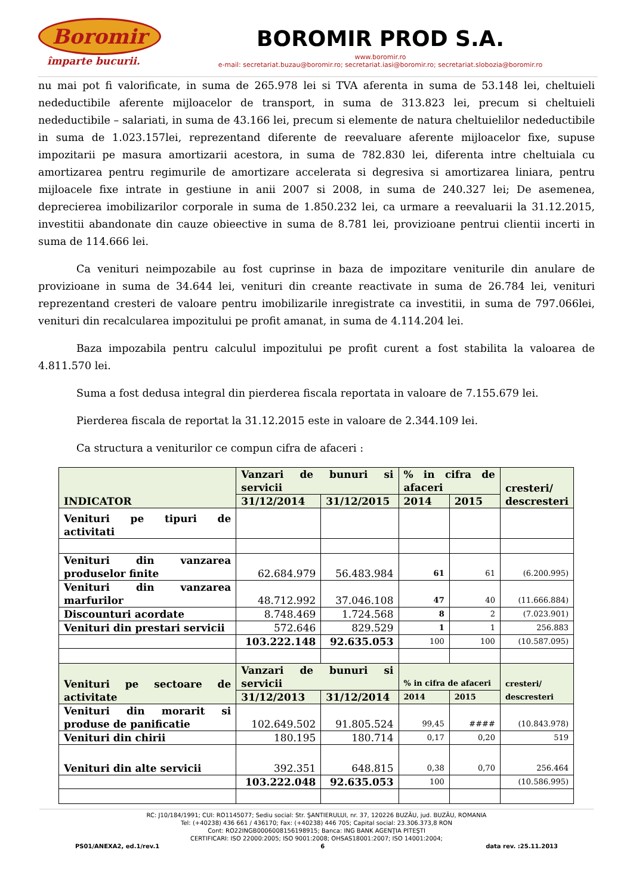Boromir
împarte bucurii.
BOROMIR PROD S.A.
www.boromir.ro
e-mail: secretariat.buzau@boromir.ro; secretariat.iasi@boromir.ro; secretariat.slobozia@boromir.ro
nu mai pot fi valorificate, in suma de 265.978 lei si TVA aferenta in suma de 53.148 lei, cheltuieli nedeductibile aferente mijloacelor de transport, in suma de 313.823 lei, precum si cheltuieli nedeductibile – salariati, in suma de 43.166 lei, precum si elemente de natura cheltuielilor nedeductibile in suma de 1.023.157lei, reprezentand diferente de reevaluare aferente mijloacelor fixe, supuse impozitarii pe masura amortizarii acestora, in suma de 782.830 lei, diferenta intre cheltuiala cu amortizarea pentru regimurile de amortizare accelerata si degresiva si amortizarea liniara, pentru mijloacele fixe intrate in gestiune in anii 2007 si 2008, in suma de 240.327 lei; De asemenea, deprecierea imobilizarilor corporale in suma de 1.850.232 lei, ca urmare a reevaluarii la 31.12.2015, investitii abandonate din cauze obieective in suma de 8.781 lei, provizioane pentrui clientii incerti in suma de 114.666 lei.
Ca venituri neimpozabile au fost cuprinse in baza de impozitare veniturile din anulare de provizioane in suma de 34.644 lei, venituri din creante reactivate in suma de 26.784 lei, venituri reprezentand cresteri de valoare pentru imobilizarile inregistrate ca investitii, in suma de 797.066lei, venituri din recalcularea impozitului pe profit amanat, in suma de 4.114.204 lei.
Baza impozabila pentru calculul impozitului pe profit curent a fost stabilita la valoarea de 4.811.570 lei.
Suma a fost dedusa integral din pierderea fiscala reportata in valoare de 7.155.679 lei.
Pierderea fiscala de reportat la 31.12.2015 este in valoare de 2.344.109 lei.
Ca structura a veniturilor ce compun cifra de afaceri :
| INDICATOR | Vanzari de bunuri si servicii | | % in cifra de afaceri | | cresteri/ descresteri |
| --- | --- | --- | --- | --- | --- |
| | 31/12/2014 | 31/12/2015 | 2014 | 2015 | |
| Venituri pe tipuri de activitati | | | | | |
| Venituri din vanzarea produselor finite | 62.684.979 | 56.483.984 | 61 | 61 | (6.200.995) |
| Venituri din vanzarea marfurilor | 48.712.992 | 37.046.108 | 47 | 40 | (11.666.884) |
| Discounturi acordate | 8.748.469 | 1.724.568 | 8 | 2 | (7.023.901) |
| Venituri din prestari servicii | 572.646 | 829.529 | 1 | 1 | 256.883 |
| | 103.222.148 | 92.635.053 | 100 | 100 | (10.587.095) |
| Venituri pe sectoare de activitate | Vanzari de bunuri si servicii | | % in cifra de afaceri | | cresteri/ descresteri |
| | 31/12/2013 | 31/12/2014 | 2014 | 2015 | |
| Venituri din morarit si produse de panificatie | 102.649.502 | 91.805.524 | 99,45 | #### | (10.843.978) |
| Venituri din chirii | 180.195 | 180.714 | 0,17 | 0,20 | 519 |
| Venituri din alte servicii | 392.351 | 648.815 | 0,38 | 0,70 | 256.464 |
| | 103.222.048 | 92.635.053 | 100 | | (10.586.995) |
RC: J10/184/1991; CUI: RO1145077; Sediu social: Str. ŞANTIERULUI, nr. 37, 120226 BUZĂU, jud. BUZĂU, ROMANIA
Tel: (+40238) 436 661 / 436170; Fax: (+40238) 446 705; Capital social: 23.306.373,8 RON
Cont: RO22INGB0006008156198915; Banca: ING BANK AGENŢIA PITEŞTI
CERTIFICARI: ISO 22000:2005; ISO 9001:2008; OHSAS18001:2007; ISO 14001:2004;
PS01/ANEXA2, ed.1/rev.1 6 data rev. :25.11.2013